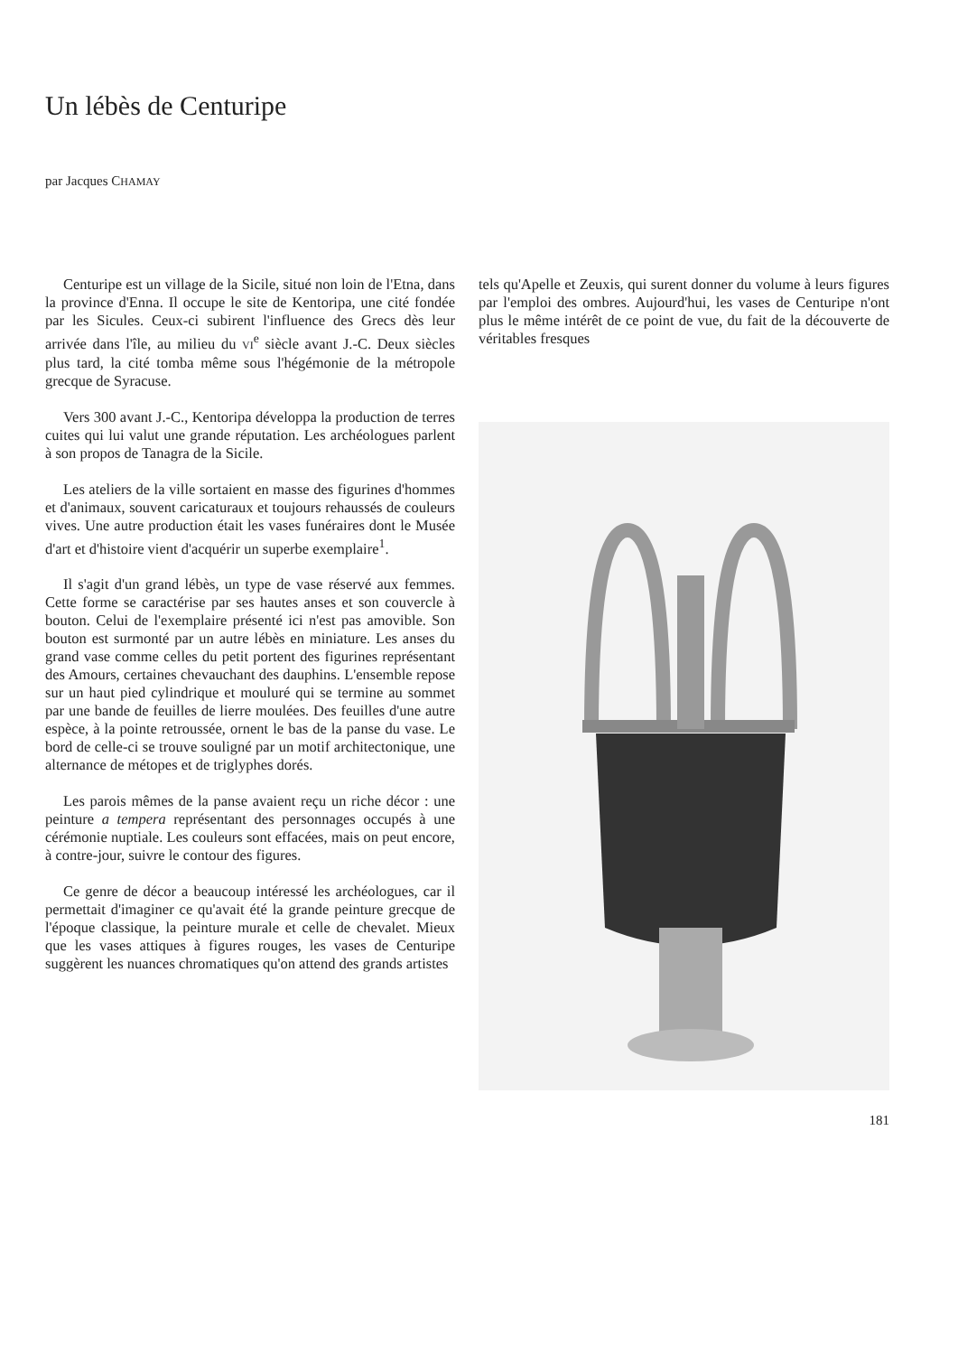Un lébès de Centuripe
par Jacques CHAMAY
Centuripe est un village de la Sicile, situé non loin de l'Etna, dans la province d'Enna. Il occupe le site de Kentoripa, une cité fondée par les Sicules. Ceux-ci subirent l'influence des Grecs dès leur arrivée dans l'île, au milieu du VI<sup>e</sup> siècle avant J.-C. Deux siècles plus tard, la cité tomba même sous l'hégémonie de la métropole grecque de Syracuse.
Vers 300 avant J.-C., Kentoripa développa la production de terres cuites qui lui valut une grande réputation. Les archéologues parlent à son propos de Tanagra de la Sicile.
Les ateliers de la ville sortaient en masse des figurines d'hommes et d'animaux, souvent caricaturaux et toujours rehaussés de couleurs vives. Une autre production était les vases funéraires dont le Musée d'art et d'histoire vient d'acquérir un superbe exemplaire<sup>1</sup>.
Il s'agit d'un grand lébès, un type de vase réservé aux femmes. Cette forme se caractérise par ses hautes anses et son couvercle à bouton. Celui de l'exemplaire présenté ici n'est pas amovible. Son bouton est surmonté par un autre lébès en miniature. Les anses du grand vase comme celles du petit portent des figurines représentant des Amours, certaines chevauchant des dauphins. L'ensemble repose sur un haut pied cylindrique et mouluré qui se termine au sommet par une bande de feuilles de lierre moulées. Des feuilles d'une autre espèce, à la pointe retroussée, ornent le bas de la panse du vase. Le bord de celle-ci se trouve souligné par un motif architectonique, une alternance de métopes et de triglyphes dorés.
Les parois mêmes de la panse avaient reçu un riche décor : une peinture a tempera représentant des personnages occupés à une cérémonie nuptiale. Les couleurs sont effacées, mais on peut encore, à contre-jour, suivre le contour des figures.
Ce genre de décor a beaucoup intéressé les archéologues, car il permettait d'imaginer ce qu'avait été la grande peinture grecque de l'époque classique, la peinture murale et celle de chevalet. Mieux que les vases attiques à figures rouges, les vases de Centuripe suggèrent les nuances chromatiques qu'on attend des grands artistes
tels qu'Apelle et Zeuxis, qui surent donner du volume à leurs figures par l'emploi des ombres. Aujourd'hui, les vases de Centuripe n'ont plus le même intérêt de ce point de vue, du fait de la découverte de véritables fresques
181